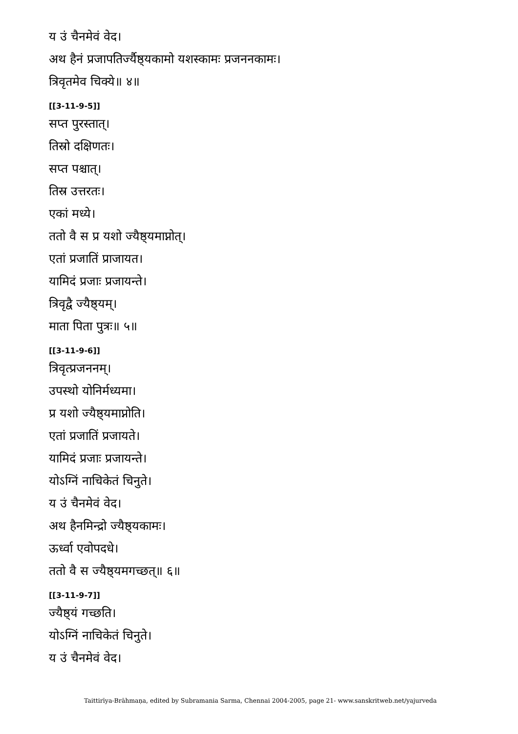य उं चैनमेवं वेद।
अथ हैनं प्रजापतिर्ज्यैष्ठ्यकामो यशस्कामः प्रजननकामः।
त्रिवृतमेव चिक्ये॥ ४॥
[[3-11-9-5]]
सप्त पुरस्तात्।
तिस्रो दक्षिणतः।
सप्त पश्चात्।
तिस्र उत्तरतः।
एकां मध्ये।
ततो वै स प्र यशो ज्यैष्ठ्यमाप्नोत्।
एतां प्रजातिं प्राजायत।
यामिदं प्रजाः प्रजायन्ते।
त्रिवृद्वै ज्यैष्ठ्यम्।
माता पिता पुत्रः॥ ५॥
[[3-11-9-6]]
त्रिवृत्प्रजननम्।
उपस्थो योनिर्मध्यमा।
प्र यशो ज्यैष्ठ्यमाप्नोति।
एतां प्रजातिं प्रजायते।
यामिदं प्रजाः प्रजायन्ते।
योऽग्निं नाचिकेतं चिनुते।
य उं चैनमेवं वेद।
अथ हैनमिन्द्रो ज्यैष्ठ्यकामः।
ऊर्ध्वा एवोपदधे।
ततो वै स ज्यैष्ठ्यमगच्छत्॥ ६॥
[[3-11-9-7]]
ज्यैष्ठ्यं गच्छति।
योऽग्निं नाचिकेतं चिनुते।
य उं चैनमेवं वेद।
Taittirīya-Brāhmaṇa, edited by Subramania Sarma, Chennai 2004-2005, page 21- www.sanskritweb.net/yajurveda